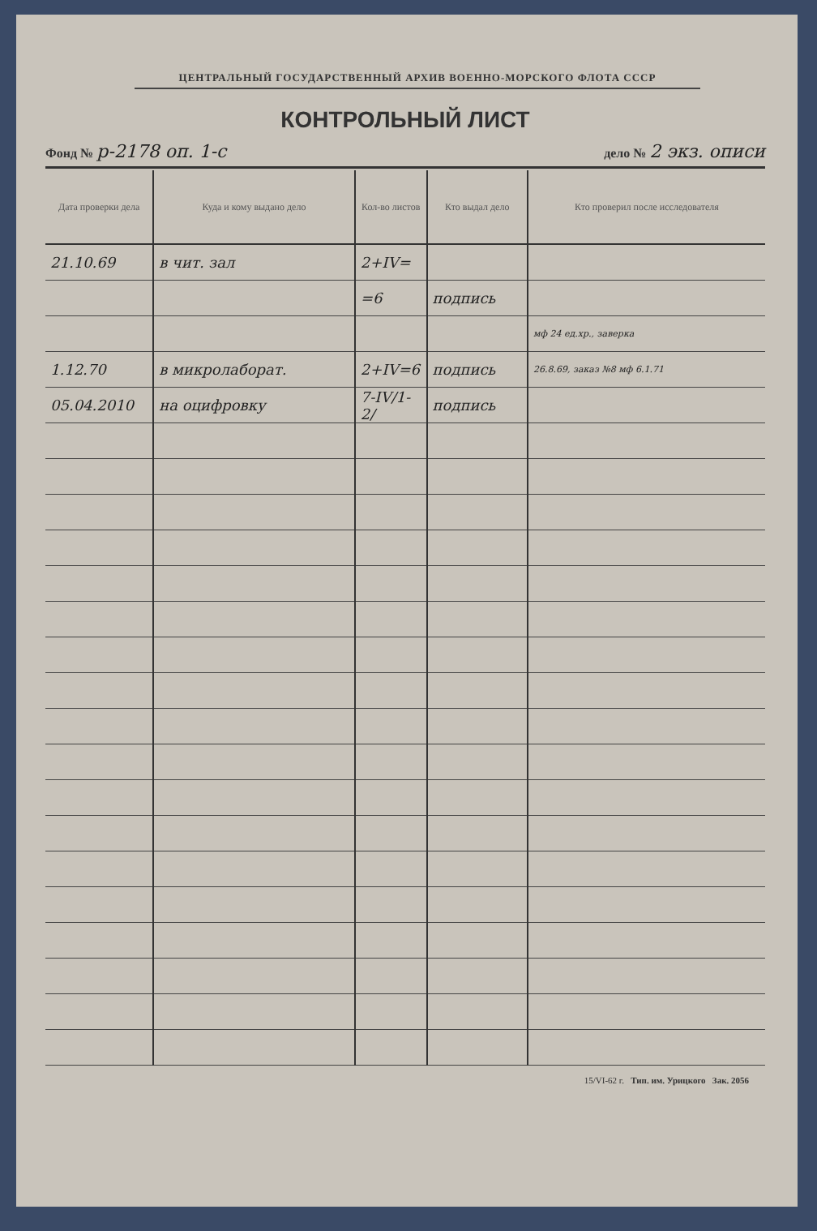ЦЕНТРАЛЬНЫЙ ГОСУДАРСТВЕННЫЙ АРХИВ ВОЕННО-МОРСКОГО ФЛОТА СССР
КОНТРОЛЬНЫЙ ЛИСТ
Фонд № р-2178 оп. 1-с дело № 2 экз. описи
| Дата проверки дела | Куда и кому выдано дело | Кол-во листов | Кто выдал дело | Кто проверил после исследователя |
| --- | --- | --- | --- | --- |
| 21.10.69 | в чит. зал | 2+IV= | | |
| | | =6 | подпись | |
| | | | | мф 24 ед.хр., заверка |
| 1.12.70 | в микролаборат. | 2+IV=6 | подпись | 26.8.69, заказ №8 мф 6.1.71 |
| 05.04.2010 | на оцифровку | 7-IV/1-2/ | подпись | |
15/VI-62 г. Тип. им. Урицкого Зак. 2056